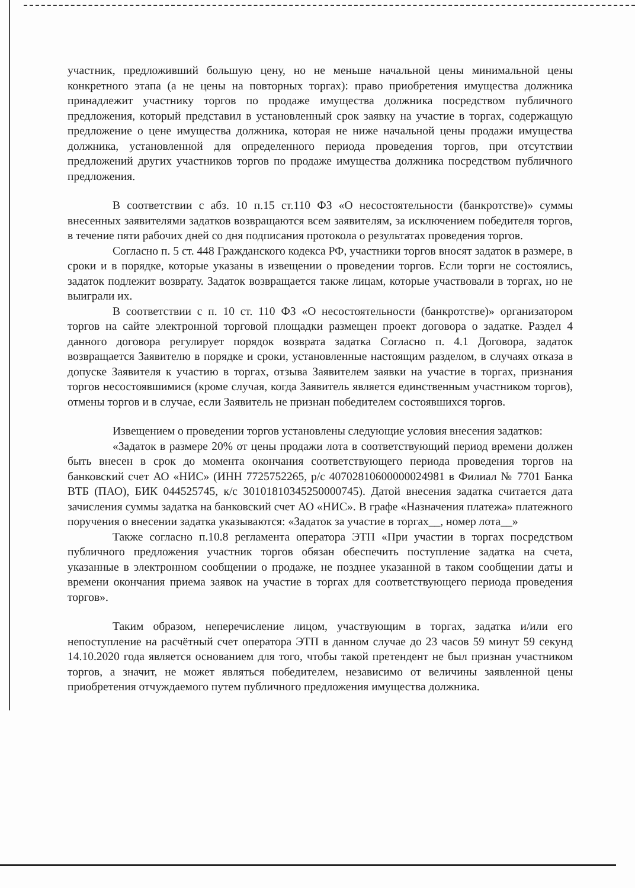участник, предложивший большую цену, но не меньше начальной цены минимальной цены конкретного этапа (а не цены на повторных торгах): право приобретения имущества должника принадлежит участнику торгов по продаже имущества должника посредством публичного предложения, который представил в установленный срок заявку на участие в торгах, содержащую предложение о цене имущества должника, которая не ниже начальной цены продажи имущества должника, установленной для определенного периода проведения торгов, при отсутствии предложений других участников торгов по продаже имущества должника посредством публичного предложения.
В соответствии с абз. 10 п.15 ст.110 ФЗ «О несостоятельности (банкротстве)» суммы внесенных заявителями задатков возвращаются всем заявителям, за исключением победителя торгов, в течение пяти рабочих дней со дня подписания протокола о результатах проведения торгов.
Согласно п. 5 ст. 448 Гражданского кодекса РФ, участники торгов вносят задаток в размере, в сроки и в порядке, которые указаны в извещении о проведении торгов. Если торги не состоялись, задаток подлежит возврату. Задаток возвращается также лицам, которые участвовали в торгах, но не выиграли их.
В соответствии с п. 10 ст. 110 ФЗ «О несостоятельности (банкротстве)» организатором торгов на сайте электронной торговой площадки размещен проект договора о задатке. Раздел 4 данного договора регулирует порядок возврата задатка Согласно п. 4.1 Договора, задаток возвращается Заявителю в порядке и сроки, установленные настоящим разделом, в случаях отказа в допуске Заявителя к участию в торгах, отзыва Заявителем заявки на участие в торгах, признания торгов несостоявшимися (кроме случая, когда Заявитель является единственным участником торгов), отмены торгов и в случае, если Заявитель не признан победителем состоявшихся торгов.
Извещением о проведении торгов установлены следующие условия внесения задатков:
«Задаток в размере 20% от цены продажи лота в соответствующий период времени должен быть внесен в срок до момента окончания соответствующего периода проведения торгов на банковский счет АО «НИС» (ИНН 7725752265, р/с 40702810600000024981 в Филиал № 7701 Банка ВТБ (ПАО), БИК 044525745, к/с 30101810345250000745). Датой внесения задатка считается дата зачисления суммы задатка на банковский счет АО «НИС». В графе «Назначения платежа» платежного поручения о внесении задатка указываются: «Задаток за участие в торгах__, номер лота__»
Также согласно п.10.8 регламента оператора ЭТП «При участии в торгах посредством публичного предложения участник торгов обязан обеспечить поступление задатка на счета, указанные в электронном сообщении о продаже, не позднее указанной в таком сообщении даты и времени окончания приема заявок на участие в торгах для соответствующего периода проведения торгов».
Таким образом, неперечисление лицом, участвующим в торгах, задатка и/или его непоступление на расчётный счет оператора ЭТП в данном случае до 23 часов 59 минут 59 секунд 14.10.2020 года является основанием для того, чтобы такой претендент не был признан участником торгов, а значит, не может являться победителем, независимо от величины заявленной цены приобретения отчуждаемого путем публичного предложения имущества должника.